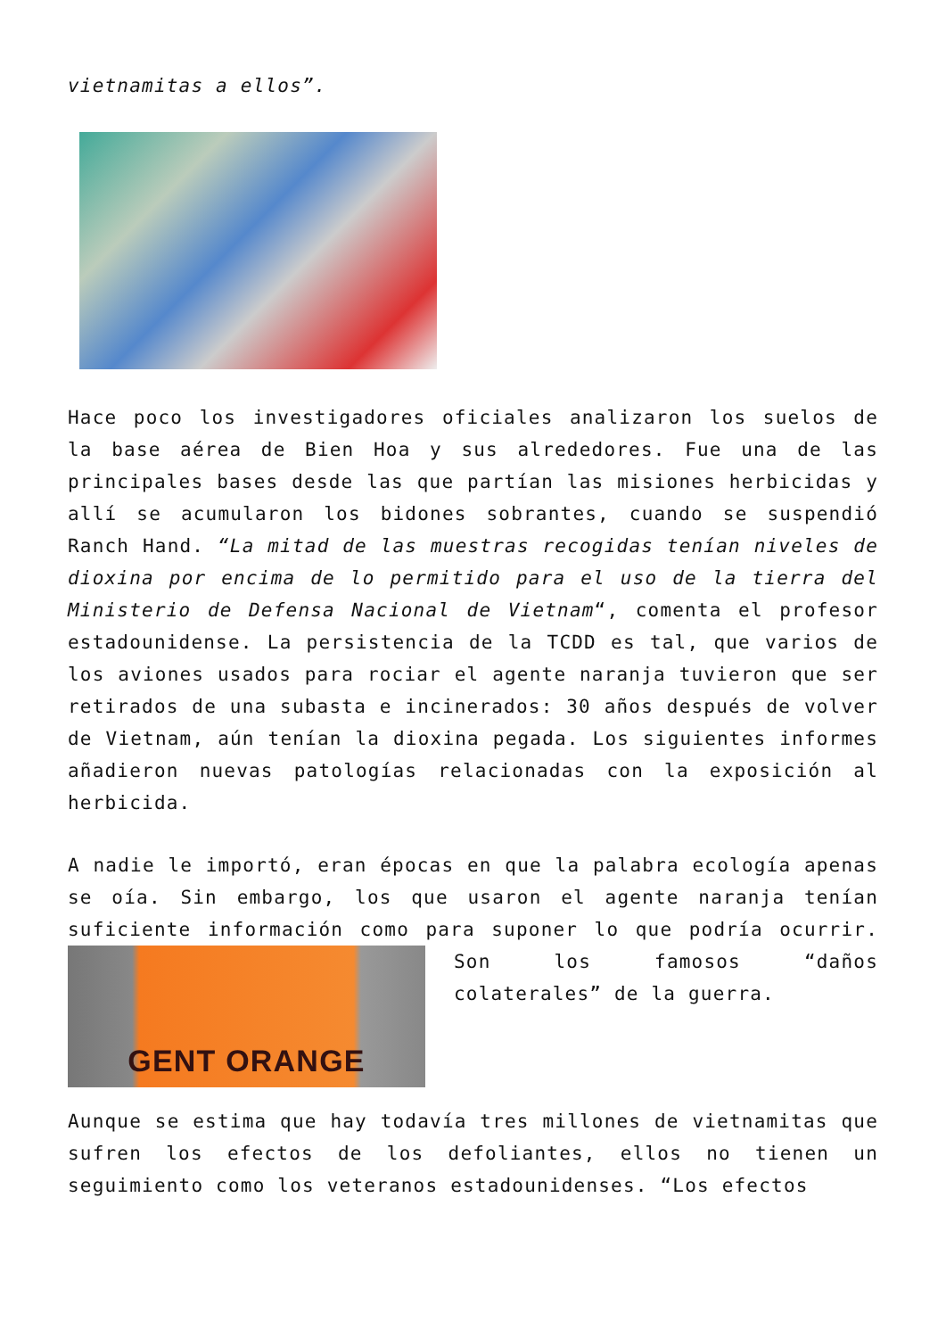vietnamitas a ellos”.
Hace poco los investigadores oficiales analizaron los suelos de la base aérea de Bien Hoa y sus alrededores. Fue una de las principales bases desde las que partían las misiones herbicidas y allí se acumularon los bidones sobrantes, cuando se suspendió Ranch Hand. “La mitad de las muestras recogidas tenían niveles de dioxina por encima de lo permitido para el uso de la tierra del Ministerio de Defensa Nacional de Vietnam“, comenta el profesor estadounidense. La persistencia de la TCDD es tal, que varios de los aviones usados para rociar el agente naranja tuvieron que ser retirados de una subasta e incinerados: 30 años después de volver de Vietnam, aún tenían la dioxina pegada. Los siguientes informes añadieron nuevas patologías relacionadas con la exposición al herbicida.
A nadie le importó, eran épocas en que la palabra ecología apenas se oía. Sin embargo, los que usaron el agente naranja tenían suficiente información como para suponer lo que podría
GENT ORANGE
ocurrir. Son los famosos “daños colaterales” de la guerra.
Aunque se estima que hay todavía tres millones de vietnamitas que sufren los efectos de los defoliantes, ellos no tienen un seguimiento como los veteranos estadounidenses. “Los efectos